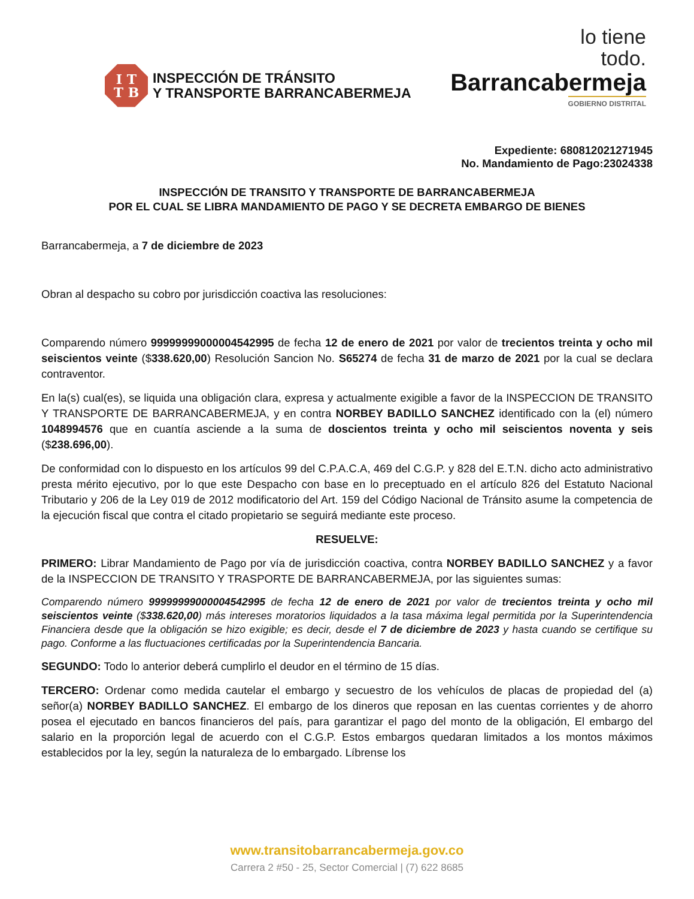I T
T B
INSPECCIÓN DE TRÁNSITO
Y TRANSPORTE BARRANCABERMEJA
lo tiene
todo.
Barrancabermeja
GOBIERNO DISTRITAL
Expediente: 680812021271945
No. Mandamiento de Pago:23024338
INSPECCIÓN DE TRANSITO Y TRANSPORTE DE BARRANCABERMEJA
POR EL CUAL SE LIBRA MANDAMIENTO DE PAGO Y SE DECRETA EMBARGO DE BIENES
Barrancabermeja, a 7 de diciembre de 2023
Obran al despacho su cobro por jurisdicción coactiva las resoluciones:
Comparendo número 99999999000004542995 de fecha 12 de enero de 2021 por valor de trecientos treinta y ocho mil seiscientos veinte ($338.620,00) Resolución Sancion No. S65274 de fecha 31 de marzo de 2021 por la cual se declara contraventor.
En la(s) cual(es), se liquida una obligación clara, expresa y actualmente exigible a favor de la INSPECCION DE TRANSITO Y TRANSPORTE DE BARRANCABERMEJA, y en contra NORBEY BADILLO SANCHEZ identificado con la (el) número 1048994576 que en cuantía asciende a la suma de doscientos treinta y ocho mil seiscientos noventa y seis ($238.696,00).
De conformidad con lo dispuesto en los artículos 99 del C.P.A.C.A, 469 del C.G.P. y 828 del E.T.N. dicho acto administrativo presta mérito ejecutivo, por lo que este Despacho con base en lo preceptuado en el artículo 826 del Estatuto Nacional Tributario y 206 de la Ley 019 de 2012 modificatorio del Art. 159 del Código Nacional de Tránsito asume la competencia de la ejecución fiscal que contra el citado propietario se seguirá mediante este proceso.
RESUELVE:
PRIMERO: Librar Mandamiento de Pago por vía de jurisdicción coactiva, contra NORBEY BADILLO SANCHEZ y a favor de la INSPECCION DE TRANSITO Y TRASPORTE DE BARRANCABERMEJA, por las siguientes sumas:
Comparendo número 99999999000004542995 de fecha 12 de enero de 2021 por valor de trecientos treinta y ocho mil seiscientos veinte ($338.620,00) más intereses moratorios liquidados a la tasa máxima legal permitida por la Superintendencia Financiera desde que la obligación se hizo exigible; es decir, desde el 7 de diciembre de 2023 y hasta cuando se certifique su pago. Conforme a las fluctuaciones certificadas por la Superintendencia Bancaria.
SEGUNDO: Todo lo anterior deberá cumplirlo el deudor en el término de 15 días.
TERCERO: Ordenar como medida cautelar el embargo y secuestro de los vehículos de placas de propiedad del (a) señor(a) NORBEY BADILLO SANCHEZ. El embargo de los dineros que reposan en las cuentas corrientes y de ahorro posea el ejecutado en bancos financieros del país, para garantizar el pago del monto de la obligación, El embargo del salario en la proporción legal de acuerdo con el C.G.P. Estos embargos quedaran limitados a los montos máximos establecidos por la ley, según la naturaleza de lo embargado. Líbrense los
www.transitobarrancabermeja.gov.co
Carrera 2 #50 - 25, Sector Comercial | (7) 622 8685